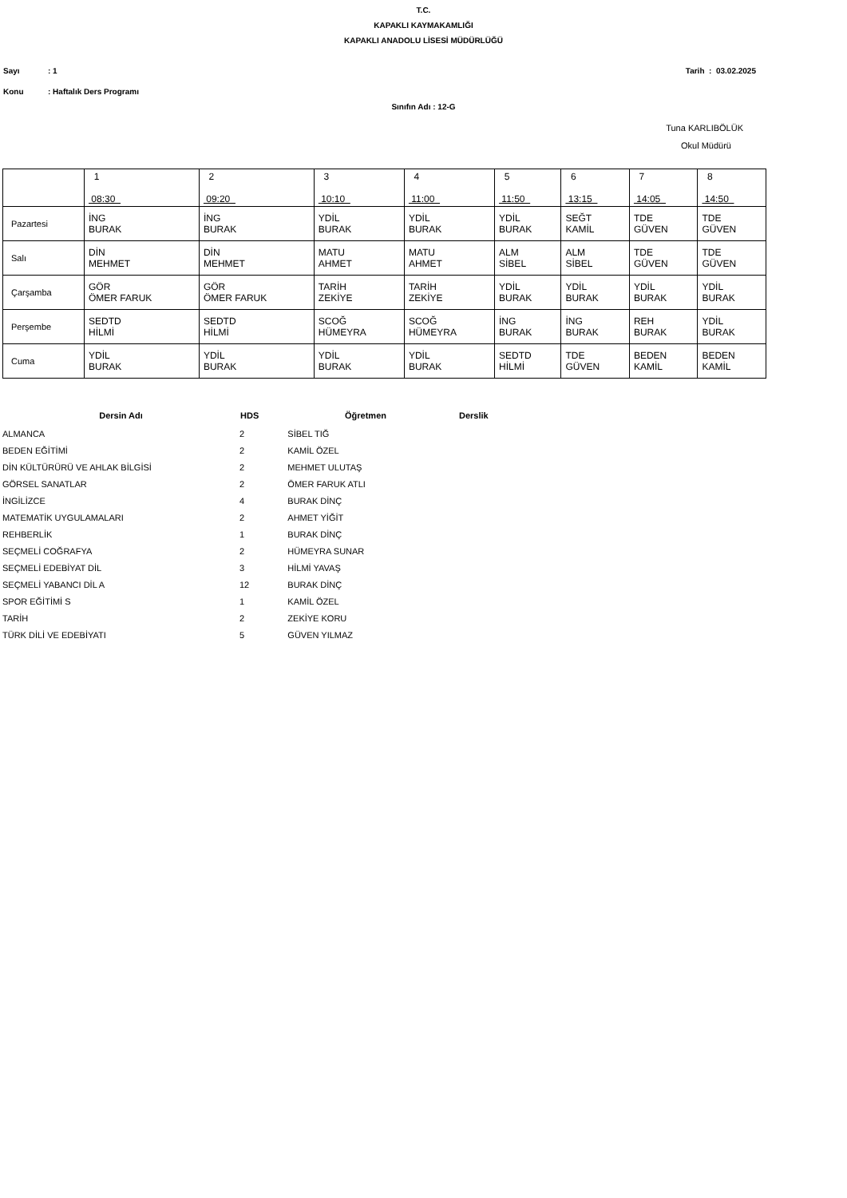T.C.
KAPAKLI KAYMAKAMLIĞI
KAPAKLI ANADOLU LİSESİ MÜDÜRLÜĞÜ
Sayı: 1 Tarih : 03.02.2025
Konu: Haftalık Ders Programı
Sınıfın Adı : 12-G
Tuna KARLIBÖLÜK
Okul Müdürü
| | 1 08:30 | 2 09:20 | 3 10:10 | 4 11:00 | 5 11:50 | 6 13:15 | 7 14:05 | 8 14:50 |
| --- | --- | --- | --- | --- | --- | --- | --- | --- |
| Pazartesi | İNG BURAK | İNG BURAK | YDİL BURAK | YDİL BURAK | YDİL BURAK | SEĞT KAMİL | TDE GÜVEN | TDE GÜVEN |
| Salı | DİN MEHMET | DİN MEHMET | MATU AHMET | MATU AHMET | ALM SİBEL | ALM SİBEL | TDE GÜVEN | TDE GÜVEN |
| Çarşamba | GÖR ÖMER FARUK | GÖR ÖMER FARUK | TARİH ZEKİYE | TARİH ZEKİYE | YDİL BURAK | YDİL BURAK | YDİL BURAK | YDİL BURAK |
| Perşembe | SEDTD HİLMİ | SEDTD HİLMİ | SCOĞ HÜMEYRA | SCOĞ HÜMEYRA | İNG BURAK | İNG BURAK | REH BURAK | YDİL BURAK |
| Cuma | YDİL BURAK | YDİL BURAK | YDİL BURAK | YDİL BURAK | SEDTD HİLMİ | TDE GÜVEN | BEDEN KAMİL | BEDEN KAMİL |
| Dersin Adı | HDS | Öğretmen | Derslik |
| --- | --- | --- | --- |
| ALMANCA | 2 | SİBEL TIĞ | |
| BEDEN EĞİTİMİ | 2 | KAMİL ÖZEL | |
| DİN KÜLTÜRÜRÜ VE AHLAK BİLGİSİ | 2 | MEHMET ULUTAŞ | |
| GÖRSEL SANATLAR | 2 | ÖMER FARUK ATLI | |
| İNGİLİZCE | 4 | BURAK DİNÇ | |
| MATEMATİK UYGULAMALARI | 2 | AHMET YİĞİT | |
| REHBERLİK | 1 | BURAK DİNÇ | |
| SEÇMELİ COĞRAFYA | 2 | HÜMEYRA SUNAR | |
| SEÇMELİ EDEBİYAT DİL | 3 | HİLMİ YAVAŞ | |
| SEÇMELİ YABANCI DİL A | 12 | BURAK DİNÇ | |
| SPOR EĞİTİMİ S | 1 | KAMİL ÖZEL | |
| TARİH | 2 | ZEKİYE KORU | |
| TÜRK DİLİ VE EDEBİYATI | 5 | GÜVEN YILMAZ | |